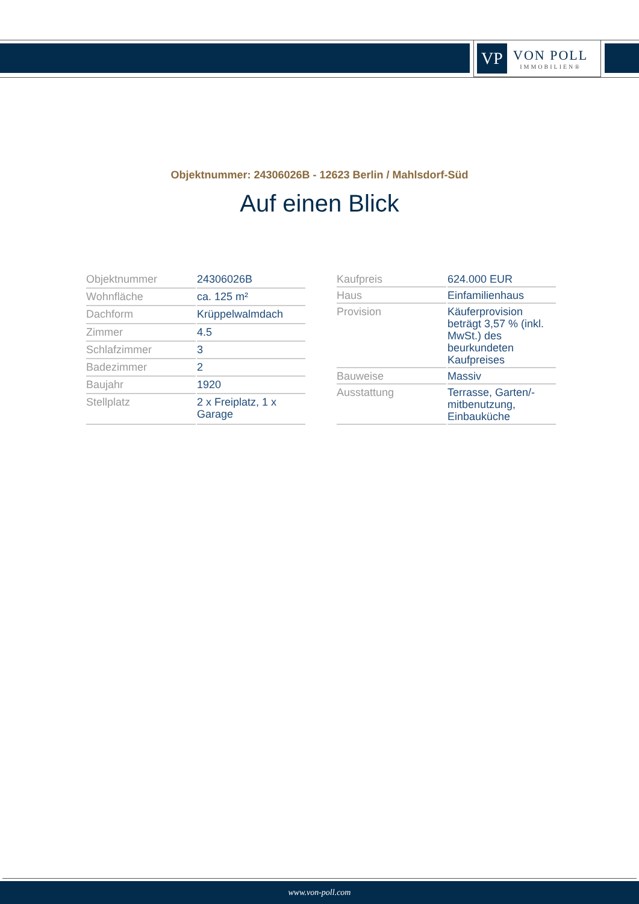VP
VON POLL
IMMOBILIEN®
Objektnummer: 24306026B - 12623 Berlin / Mahlsdorf-Süd
Auf einen Blick
| Objektnummer | 24306026B |
| Wohnfläche | ca. 125 m² |
| Dachform | Krüppelwalmdach |
| Zimmer | 4.5 |
| Schlafzimmer | 3 |
| Badezimmer | 2 |
| Baujahr | 1920 |
| Stellplatz | 2 x Freiplatz, 1 x Garage |
| Kaufpreis | 624.000 EUR |
| Haus | Einfamilienhaus |
| Provision | Käuferprovision beträgt 3,57 % (inkl. MwSt.) des beurkundeten Kaufpreises |
| Bauweise | Massiv |
| Ausstattung | Terrasse, Garten/-mitbenutzung, Einbauküche |
www.von-poll.com